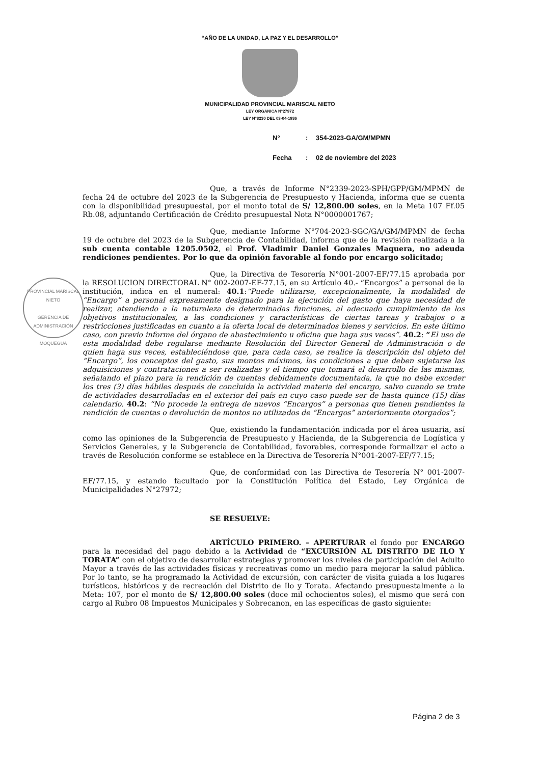“AÑO DE LA UNIDAD, LA PAZ Y EL DESARROLLO”
MUNICIPALIDAD PROVINCIAL MARISCAL NIETO
LEY ORGANICA N°27972
LEY N°8230 DEL 03-04-1936
N°: 354-2023-GA/GM/MPMN
Fecha: 02 de noviembre del 2023
PROVINCIAL MARISCAL NIETO
GERENCIA DE
ADMINISTRACIÓN
MOQUEGUA
Que, a través de Informe N°2339-2023-SPH/GPP/GM/MPMN de fecha 24 de octubre del 2023 de la Subgerencia de Presupuesto y Hacienda, informa que se cuenta con la disponibilidad presupuestal, por el monto total de S/ 12,800.00 soles, en la Meta 107 Ff.05 Rb.08, adjuntando Certificación de Crédito presupuestal Nota N°0000001767;
Que, mediante Informe N°704-2023-SGC/GA/GM/MPMN de fecha 19 de octubre del 2023 de la Subgerencia de Contabilidad, informa que de la revisión realizada a la sub cuenta contable 1205.0502, el Prof. Vladimir Daniel Gonzales Maquera, no adeuda rendiciones pendientes. Por lo que da opinión favorable al fondo por encargo solicitado;
Que, la Directiva de Tesorería N°001-2007-EF/77.15 aprobada por la RESOLUCION DIRECTORAL N° 002-2007-EF-77.15, en su Artículo 40.- “Encargos” a personal de la institución, indica en el numeral: 40.1:“Puede utilizarse, excepcionalmente, la modalidad de “Encargo” a personal expresamente designado para la ejecución del gasto que haya necesidad de realizar, atendiendo a la naturaleza de determinadas funciones, al adecuado cumplimiento de los objetivos institucionales, a las condiciones y características de ciertas tareas y trabajos o a restricciones justificadas en cuanto a la oferta local de determinados bienes y servicios. En este último caso, con previo informe del órgano de abastecimiento u oficina que haga sus veces”. 40.2: “El uso de esta modalidad debe regularse mediante Resolución del Director General de Administración o de quien haga sus veces, estableciéndose que, para cada caso, se realice la descripción del objeto del “Encargo”, los conceptos del gasto, sus montos máximos, las condiciones a que deben sujetarse las adquisiciones y contrataciones a ser realizadas y el tiempo que tomará el desarrollo de las mismas, señalando el plazo para la rendición de cuentas debidamente documentada, la que no debe exceder los tres (3) días hábiles después de concluida la actividad materia del encargo, salvo cuando se trate de actividades desarrolladas en el exterior del país en cuyo caso puede ser de hasta quince (15) días calendario. 40.2: “No procede la entrega de nuevos “Encargos” a personas que tienen pendientes la rendición de cuentas o devolución de montos no utilizados de “Encargos” anteriormente otorgados”;
Que, existiendo la fundamentación indicada por el área usuaria, así como las opiniones de la Subgerencia de Presupuesto y Hacienda, de la Subgerencia de Logística y Servicios Generales, y la Subgerencia de Contabilidad, favorables, corresponde formalizar el acto a través de Resolución conforme se establece en la Directiva de Tesorería N°001-2007-EF/77.15;
Que, de conformidad con las Directiva de Tesorería N° 001-2007-EF/77.15, y estando facultado por la Constitución Política del Estado, Ley Orgánica de Municipalidades N°27972;
SE RESUELVE:
ARTÍCULO PRIMERO. – APERTURAR el fondo por ENCARGO para la necesidad del pago debido a la Actividad de “EXCURSIÓN AL DISTRITO DE ILO Y TORATA” con el objetivo de desarrollar estrategias y promover los niveles de participación del Adulto Mayor a través de las actividades físicas y recreativas como un medio para mejorar la salud pública. Por lo tanto, se ha programado la Actividad de excursión, con carácter de visita guiada a los lugares turísticos, históricos y de recreación del Distrito de Ilo y Torata. Afectando presupuestalmente a la Meta: 107, por el monto de S/ 12,800.00 soles (doce mil ochocientos soles), el mismo que será con cargo al Rubro 08 Impuestos Municipales y Sobrecanon, en las específicas de gasto siguiente:
Página 2 de 3